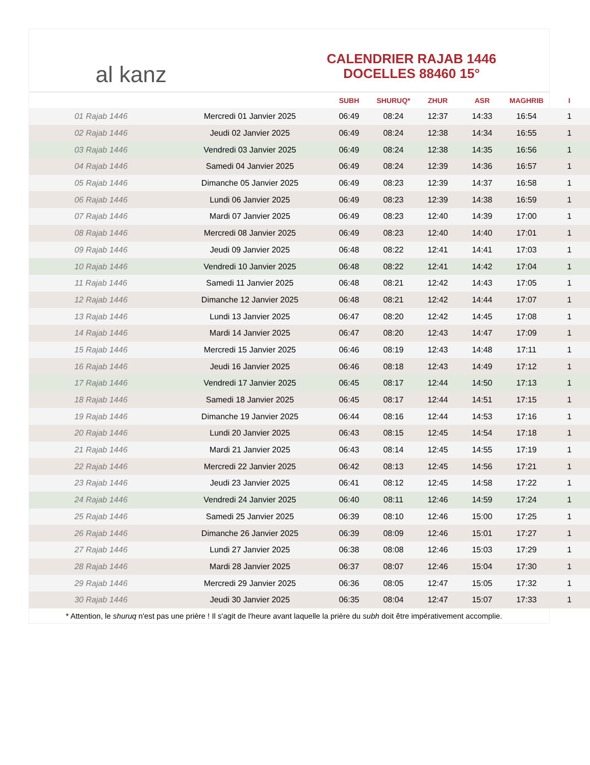al kanz
CALENDRIER RAJAB 1446
DOCELLES 88460 15°
| | | SUBH | SHURUQ* | ZHUR | ASR | MAGHRIB | I |
| --- | --- | --- | --- | --- | --- | --- | --- |
| 01 Rajab 1446 | Mercredi 01 Janvier 2025 | 06:49 | 08:24 | 12:37 | 14:33 | 16:54 | 1 |
| 02 Rajab 1446 | Jeudi 02 Janvier 2025 | 06:49 | 08:24 | 12:38 | 14:34 | 16:55 | 1 |
| 03 Rajab 1446 | Vendredi 03 Janvier 2025 | 06:49 | 08:24 | 12:38 | 14:35 | 16:56 | 1 |
| 04 Rajab 1446 | Samedi 04 Janvier 2025 | 06:49 | 08:24 | 12:39 | 14:36 | 16:57 | 1 |
| 05 Rajab 1446 | Dimanche 05 Janvier 2025 | 06:49 | 08:23 | 12:39 | 14:37 | 16:58 | 1 |
| 06 Rajab 1446 | Lundi 06 Janvier 2025 | 06:49 | 08:23 | 12:39 | 14:38 | 16:59 | 1 |
| 07 Rajab 1446 | Mardi 07 Janvier 2025 | 06:49 | 08:23 | 12:40 | 14:39 | 17:00 | 1 |
| 08 Rajab 1446 | Mercredi 08 Janvier 2025 | 06:49 | 08:23 | 12:40 | 14:40 | 17:01 | 1 |
| 09 Rajab 1446 | Jeudi 09 Janvier 2025 | 06:48 | 08:22 | 12:41 | 14:41 | 17:03 | 1 |
| 10 Rajab 1446 | Vendredi 10 Janvier 2025 | 06:48 | 08:22 | 12:41 | 14:42 | 17:04 | 1 |
| 11 Rajab 1446 | Samedi 11 Janvier 2025 | 06:48 | 08:21 | 12:42 | 14:43 | 17:05 | 1 |
| 12 Rajab 1446 | Dimanche 12 Janvier 2025 | 06:48 | 08:21 | 12:42 | 14:44 | 17:07 | 1 |
| 13 Rajab 1446 | Lundi 13 Janvier 2025 | 06:47 | 08:20 | 12:42 | 14:45 | 17:08 | 1 |
| 14 Rajab 1446 | Mardi 14 Janvier 2025 | 06:47 | 08:20 | 12:43 | 14:47 | 17:09 | 1 |
| 15 Rajab 1446 | Mercredi 15 Janvier 2025 | 06:46 | 08:19 | 12:43 | 14:48 | 17:11 | 1 |
| 16 Rajab 1446 | Jeudi 16 Janvier 2025 | 06:46 | 08:18 | 12:43 | 14:49 | 17:12 | 1 |
| 17 Rajab 1446 | Vendredi 17 Janvier 2025 | 06:45 | 08:17 | 12:44 | 14:50 | 17:13 | 1 |
| 18 Rajab 1446 | Samedi 18 Janvier 2025 | 06:45 | 08:17 | 12:44 | 14:51 | 17:15 | 1 |
| 19 Rajab 1446 | Dimanche 19 Janvier 2025 | 06:44 | 08:16 | 12:44 | 14:53 | 17:16 | 1 |
| 20 Rajab 1446 | Lundi 20 Janvier 2025 | 06:43 | 08:15 | 12:45 | 14:54 | 17:18 | 1 |
| 21 Rajab 1446 | Mardi 21 Janvier 2025 | 06:43 | 08:14 | 12:45 | 14:55 | 17:19 | 1 |
| 22 Rajab 1446 | Mercredi 22 Janvier 2025 | 06:42 | 08:13 | 12:45 | 14:56 | 17:21 | 1 |
| 23 Rajab 1446 | Jeudi 23 Janvier 2025 | 06:41 | 08:12 | 12:45 | 14:58 | 17:22 | 1 |
| 24 Rajab 1446 | Vendredi 24 Janvier 2025 | 06:40 | 08:11 | 12:46 | 14:59 | 17:24 | 1 |
| 25 Rajab 1446 | Samedi 25 Janvier 2025 | 06:39 | 08:10 | 12:46 | 15:00 | 17:25 | 1 |
| 26 Rajab 1446 | Dimanche 26 Janvier 2025 | 06:39 | 08:09 | 12:46 | 15:01 | 17:27 | 1 |
| 27 Rajab 1446 | Lundi 27 Janvier 2025 | 06:38 | 08:08 | 12:46 | 15:03 | 17:29 | 1 |
| 28 Rajab 1446 | Mardi 28 Janvier 2025 | 06:37 | 08:07 | 12:46 | 15:04 | 17:30 | 1 |
| 29 Rajab 1446 | Mercredi 29 Janvier 2025 | 06:36 | 08:05 | 12:47 | 15:05 | 17:32 | 1 |
| 30 Rajab 1446 | Jeudi 30 Janvier 2025 | 06:35 | 08:04 | 12:47 | 15:07 | 17:33 | 1 |
* Attention, le shuruq n'est pas une prière ! Il s'agit de l'heure avant laquelle la prière du subh doit être impérativement accomplie.